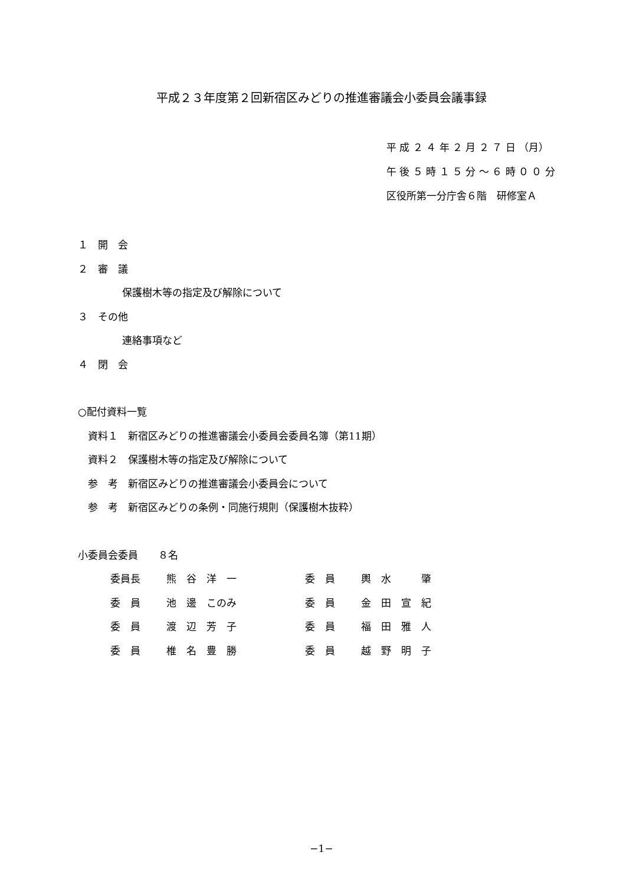平成２３年度第２回新宿区みどりの推進審議会小委員会議事録
平 成 ２ ４ 年 ２ 月 ２ ７ 日 （月）
午 後 ５ 時 １ ５ 分 〜 ６ 時 ０ ０ 分
区役所第一分庁舎６階　研修室Ａ
１　開　会
２　審　議
保護樹木等の指定及び解除について
３　その他
連絡事項など
４　閉　会
○配付資料一覧
　資料１　新宿区みどりの推進審議会小委員会委員名簿（第11期）
　資料２　保護樹木等の指定及び解除について
　参　考　新宿区みどりの推進審議会小委員会について
　参　考　新宿区みどりの条例・同施行規則（保護樹木抜粋）
小委員会委員　　８名
| 委員長 | 熊 谷 洋 一 | 委 員 | 輿 水 肇 |
| 委 員 | 池 邊 このみ | 委 員 | 金 田 宣 紀 |
| 委 員 | 渡 辺 芳 子 | 委 員 | 福 田 雅 人 |
| 委 員 | 椎 名 豊 勝 | 委 員 | 越 野 明 子 |
−1−